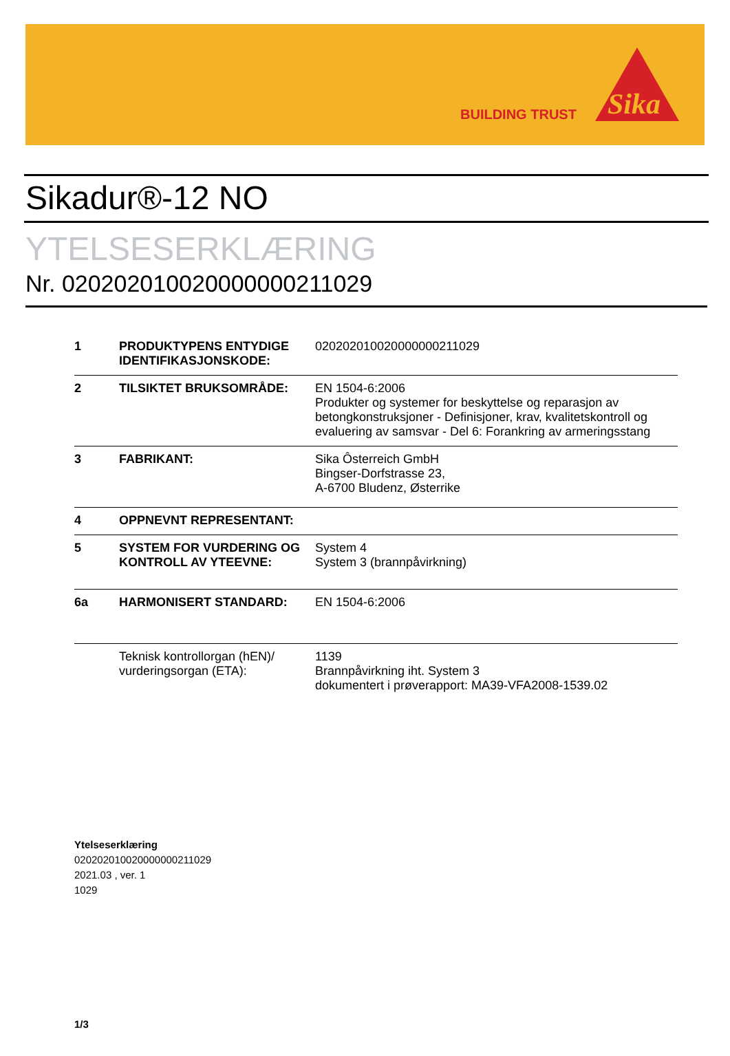BUILDING TRUST
Sika
Sikadur®-12 NO
YTELSESERKLÆRING
Nr. 020202010020000000211029
| 1 | PRODUKTYPENS ENTYDIGE IDENTIFIKASJONSKODE: | 020202010020000000211029 |
| 2 | TILSIKTET BRUKSOMRÅDE: | EN 1504-6:2006 Produkter og systemer for beskyttelse og reparasjon av betongkonstruksjoner - Definisjoner, krav, kvalitetskontroll og evaluering av samsvar - Del 6: Forankring av armeringsstang |
| 3 | FABRIKANT: | Sika Ôsterreich GmbH Bingser-Dorfstrasse 23, A-6700 Bludenz, Østerrike |
| 4 | OPPNEVNT REPRESENTANT: | |
| 5 | SYSTEM FOR VURDERING OG KONTROLL AV YTEEVNE: | System 4 System 3 (brannpåvirkning) |
| 6a | HARMONISERT STANDARD: | EN 1504-6:2006 |
| | Teknisk kontrollorgan (hEN)/ vurderingsorgan (ETA): | 1139 Brannpåvirkning iht. System 3 dokumentert i prøverapport: MA39-VFA2008-1539.02 |
Ytelseserklæring
020202010020000000211029
2021.03 , ver. 1
1029
1/3